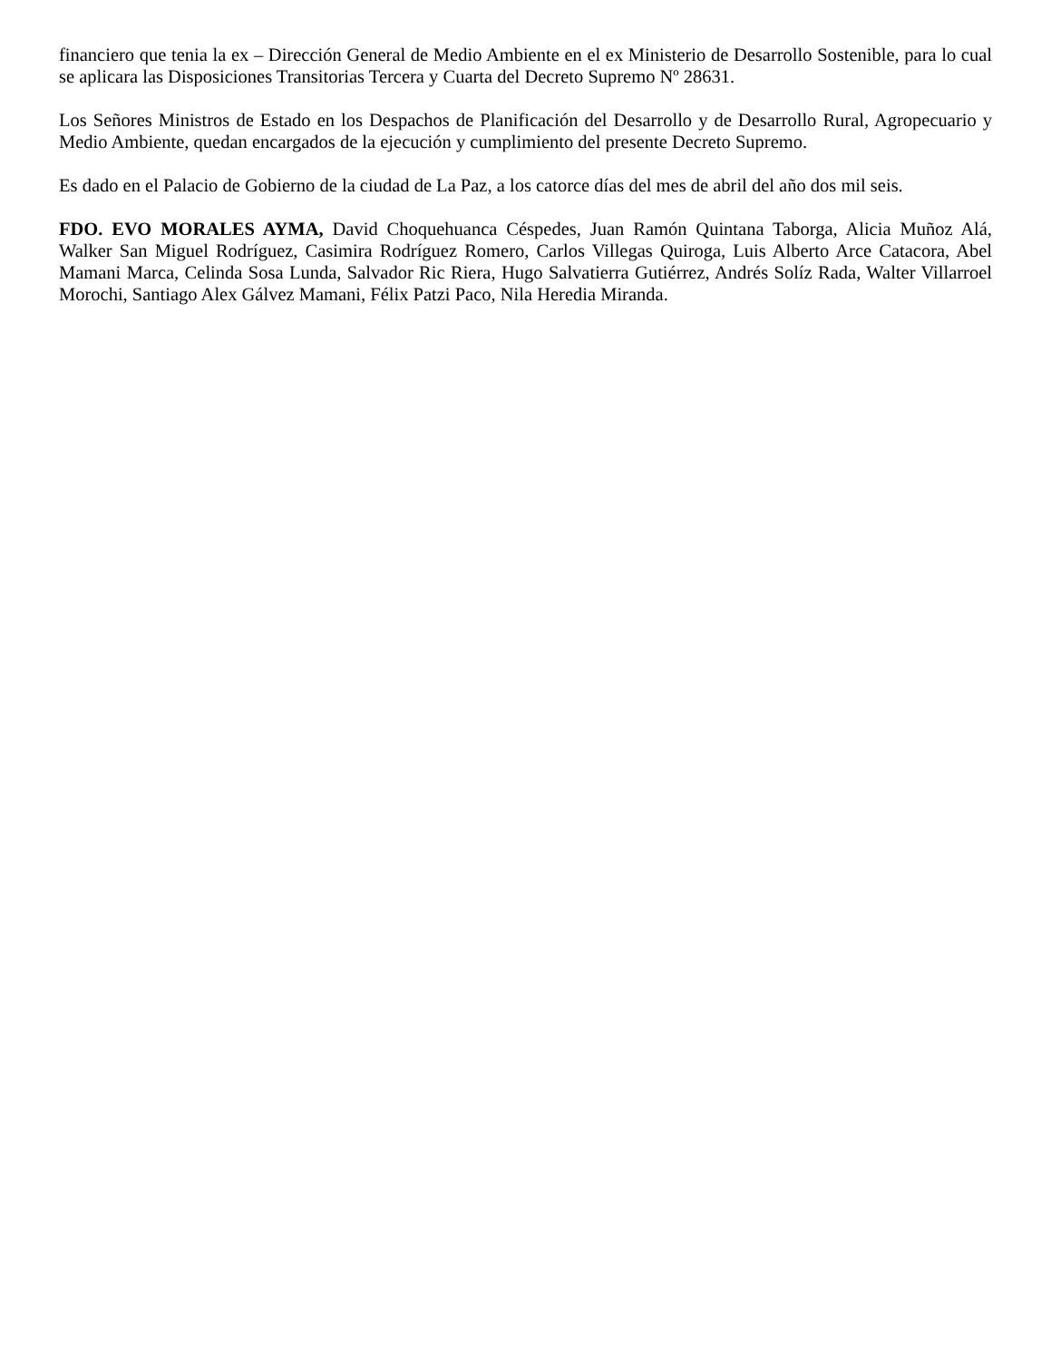financiero que tenia la ex – Dirección General de Medio Ambiente en el ex Ministerio de Desarrollo Sostenible, para lo cual se aplicara las Disposiciones Transitorias Tercera y Cuarta del Decreto Supremo Nº 28631.
Los Señores Ministros de Estado en los Despachos de Planificación del Desarrollo y de Desarrollo Rural, Agropecuario y Medio Ambiente, quedan encargados de la ejecución y cumplimiento del presente Decreto Supremo.
Es dado en el Palacio de Gobierno de la ciudad de La Paz, a los catorce días del mes de abril del año dos mil seis.
FDO. EVO MORALES AYMA, David Choquehuanca Céspedes, Juan Ramón Quintana Taborga, Alicia Muñoz Alá, Walker San Miguel Rodríguez, Casimira Rodríguez Romero, Carlos Villegas Quiroga, Luis Alberto Arce Catacora, Abel Mamani Marca, Celinda Sosa Lunda, Salvador Ric Riera, Hugo Salvatierra Gutiérrez, Andrés Solíz Rada, Walter Villarroel Morochi, Santiago Alex Gálvez Mamani, Félix Patzi Paco, Nila Heredia Miranda.